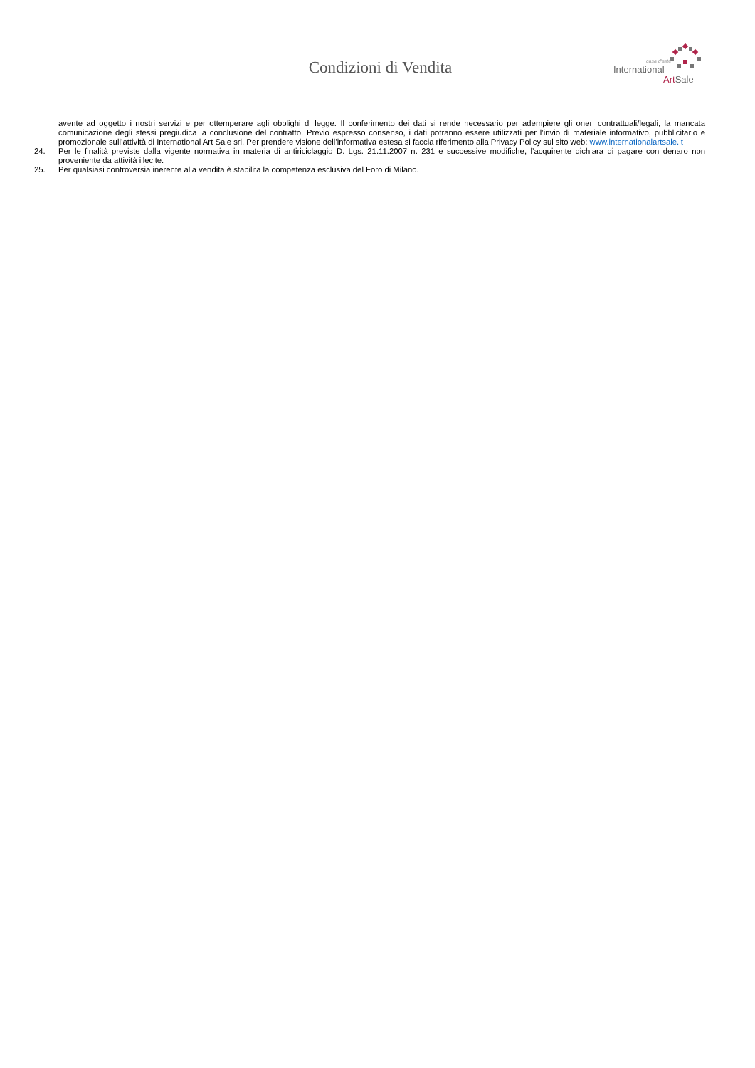Condizioni di Vendita
casa d'aste
International
ArtSale
avente ad oggetto i nostri servizi e per ottemperare agli obblighi di legge. Il conferimento dei dati si rende necessario per adempiere gli oneri contrattuali/legali, la mancata comunicazione degli stessi pregiudica la conclusione del contratto. Previo espresso consenso, i dati potranno essere utilizzati per l’invio di materiale informativo, pubblicitario e promozionale sull’attività di International Art Sale srl. Per prendere visione dell’informativa estesa si faccia riferimento alla Privacy Policy sul sito web: www.internationalartsale.it
24. Per le finalità previste dalla vigente normativa in materia di antiriciclaggio D. Lgs. 21.11.2007 n. 231 e successive modifiche, l’acquirente dichiara di pagare con denaro non proveniente da attività illecite.
25. Per qualsiasi controversia inerente alla vendita è stabilita la competenza esclusiva del Foro di Milano.